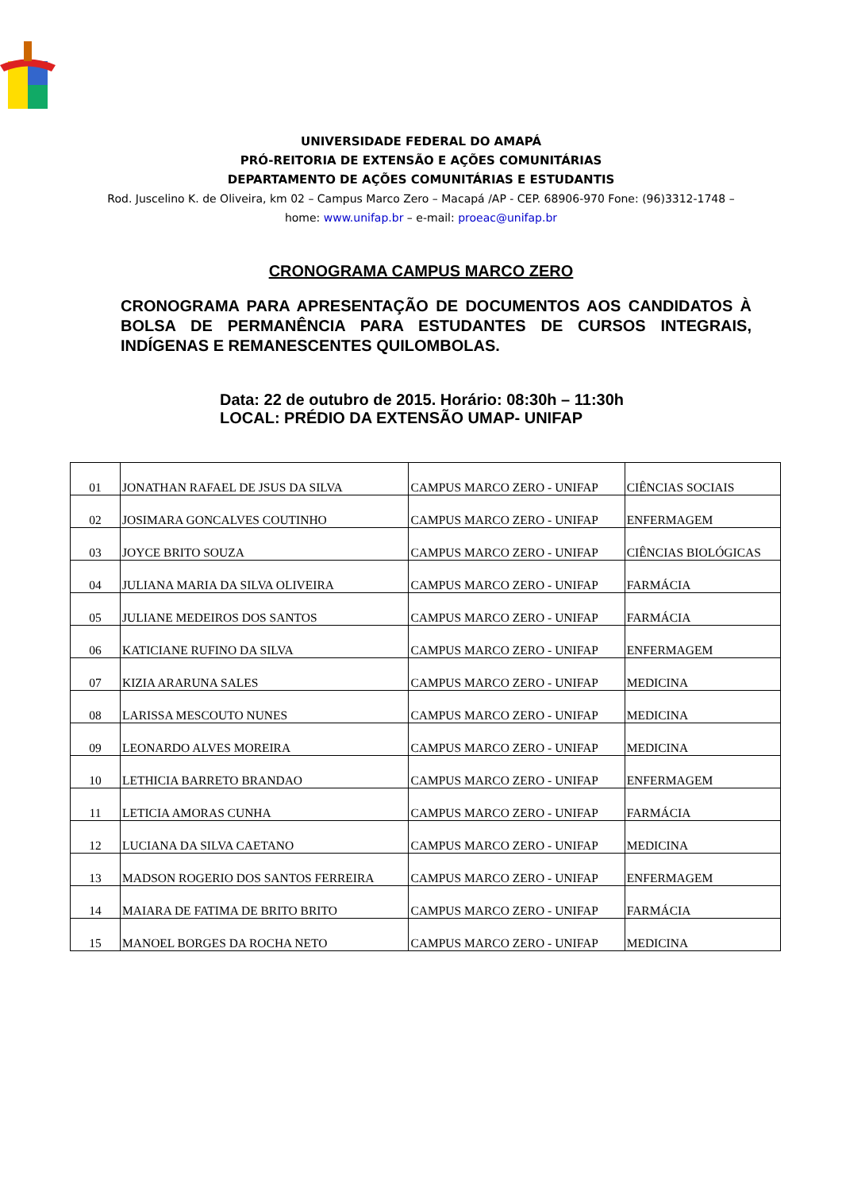UNIVERSIDADE FEDERAL DO AMAPÁ
PRÓ-REITORIA DE EXTENSÃO E AÇÕES COMUNITÁRIAS
DEPARTAMENTO DE AÇÕES COMUNITÁRIAS E ESTUDANTIS
Rod. Juscelino K. de Oliveira, km 02 – Campus Marco Zero – Macapá /AP - CEP. 68906-970 Fone: (96)3312-1748 – home: www.unifap.br – e-mail: proeac@unifap.br
CRONOGRAMA CAMPUS MARCO ZERO
CRONOGRAMA PARA APRESENTAÇÃO DE DOCUMENTOS AOS CANDIDATOS À BOLSA DE PERMANÊNCIA PARA ESTUDANTES DE CURSOS INTEGRAIS, INDÍGENAS E REMANESCENTES QUILOMBOLAS.
Data: 22 de outubro de 2015. Horário: 08:30h – 11:30h
LOCAL: PRÉDIO DA EXTENSÃO UMAP- UNIFAP
| 01 | JONATHAN RAFAEL DE JSUS DA SILVA | CAMPUS MARCO ZERO - UNIFAP | CIÊNCIAS SOCIAIS |
| 02 | JOSIMARA GONCALVES COUTINHO | CAMPUS MARCO ZERO - UNIFAP | ENFERMAGEM |
| 03 | JOYCE BRITO SOUZA | CAMPUS MARCO ZERO - UNIFAP | CIÊNCIAS BIOLÓGICAS |
| 04 | JULIANA MARIA DA SILVA OLIVEIRA | CAMPUS MARCO ZERO - UNIFAP | FARMÁCIA |
| 05 | JULIANE MEDEIROS DOS SANTOS | CAMPUS MARCO ZERO - UNIFAP | FARMÁCIA |
| 06 | KATICIANE RUFINO DA SILVA | CAMPUS MARCO ZERO - UNIFAP | ENFERMAGEM |
| 07 | KIZIA ARARUNA SALES | CAMPUS MARCO ZERO - UNIFAP | MEDICINA |
| 08 | LARISSA MESCOUTO NUNES | CAMPUS MARCO ZERO - UNIFAP | MEDICINA |
| 09 | LEONARDO ALVES MOREIRA | CAMPUS MARCO ZERO - UNIFAP | MEDICINA |
| 10 | LETHICIA BARRETO BRANDAO | CAMPUS MARCO ZERO - UNIFAP | ENFERMAGEM |
| 11 | LETICIA AMORAS CUNHA | CAMPUS MARCO ZERO - UNIFAP | FARMÁCIA |
| 12 | LUCIANA DA SILVA CAETANO | CAMPUS MARCO ZERO - UNIFAP | MEDICINA |
| 13 | MADSON ROGERIO DOS SANTOS FERREIRA | CAMPUS MARCO ZERO - UNIFAP | ENFERMAGEM |
| 14 | MAIARA DE FATIMA DE BRITO BRITO | CAMPUS MARCO ZERO - UNIFAP | FARMÁCIA |
| 15 | MANOEL BORGES DA ROCHA NETO | CAMPUS MARCO ZERO - UNIFAP | MEDICINA |